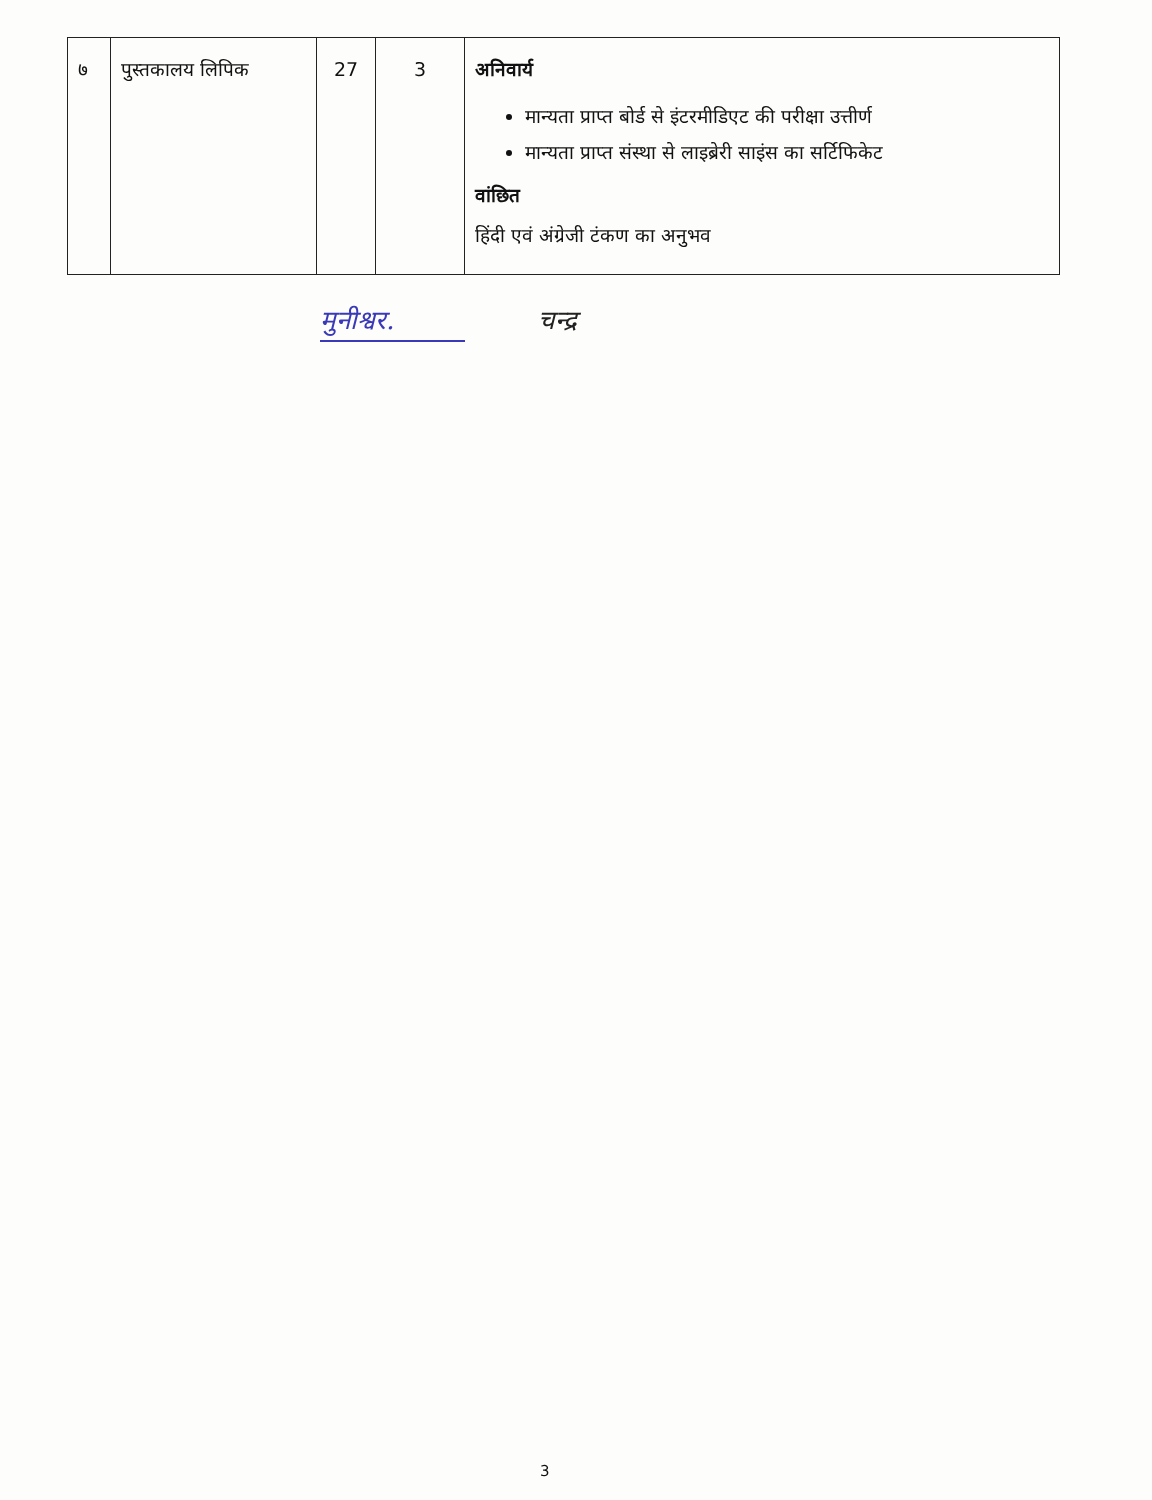| ७ | पुस्तकालय लिपिक | 27 | 3 | अनिवार्य मान्यता प्राप्त बोर्ड से इंटरमीडिएट की परीक्षा उत्तीर्ण मान्यता प्राप्त संस्था से लाइब्रेरी साइंस का सर्टिफिकेट वांछित हिंदी एवं अंग्रेजी टंकण का अनुभव |
मुनीश्वर. चन्द्र
3